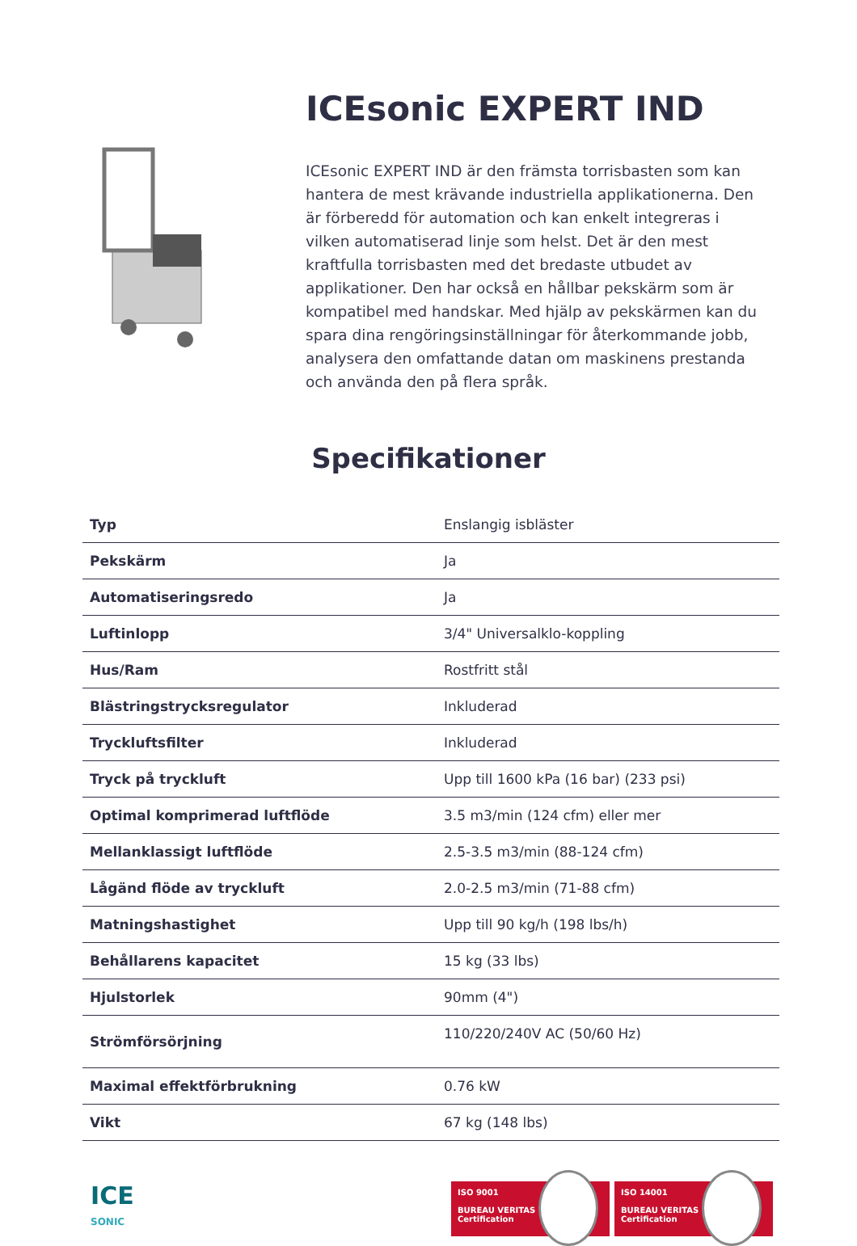ICEsonic EXPERT IND
ICEsonic EXPERT IND är den främsta torrisbasten som kan hantera de mest krävande industriella applikationerna. Den är förberedd för automation och kan enkelt integreras i vilken automatiserad linje som helst. Det är den mest kraftfulla torrisbasten med det bredaste utbudet av applikationer. Den har också en hållbar pekskärm som är kompatibel med handskar. Med hjälp av pekskärmen kan du spara dina rengöringsinställningar för återkommande jobb, analysera den omfattande datan om maskinens prestanda och använda den på flera språk.
Specifikationer
| Typ | Enslangig isbläster |
| Pekskärm | Ja |
| Automatiseringsredo | Ja |
| Luftinlopp | 3/4" Universalklo-koppling |
| Hus/Ram | Rostfritt stål |
| Blästringstrycksregulator | Inkluderad |
| Tryckluftsfilter | Inkluderad |
| Tryck på tryckluft | Upp till 1600 kPa (16 bar) (233 psi) |
| Optimal komprimerad luftflöde | 3.5 m3/min (124 cfm) eller mer |
| Mellanklassigt luftflöde | 2.5-3.5 m3/min (88-124 cfm) |
| Lågänd flöde av tryckluft | 2.0-2.5 m3/min (71-88 cfm) |
| Matningshastighet | Upp till 90 kg/h (198 lbs/h) |
| Behållarens kapacitet | 15 kg (33 lbs) |
| Hjulstorlek | 90mm (4") |
| Strömförsörjning | 110/220/240V AC (50/60 Hz) |
| Maximal effektförbrukning | 0.76 kW |
| Vikt | 67 kg (148 lbs) |
ICE
SONIC
ISO 9001
BUREAU VERITAS
Certification
ISO 14001
BUREAU VERITAS
Certification